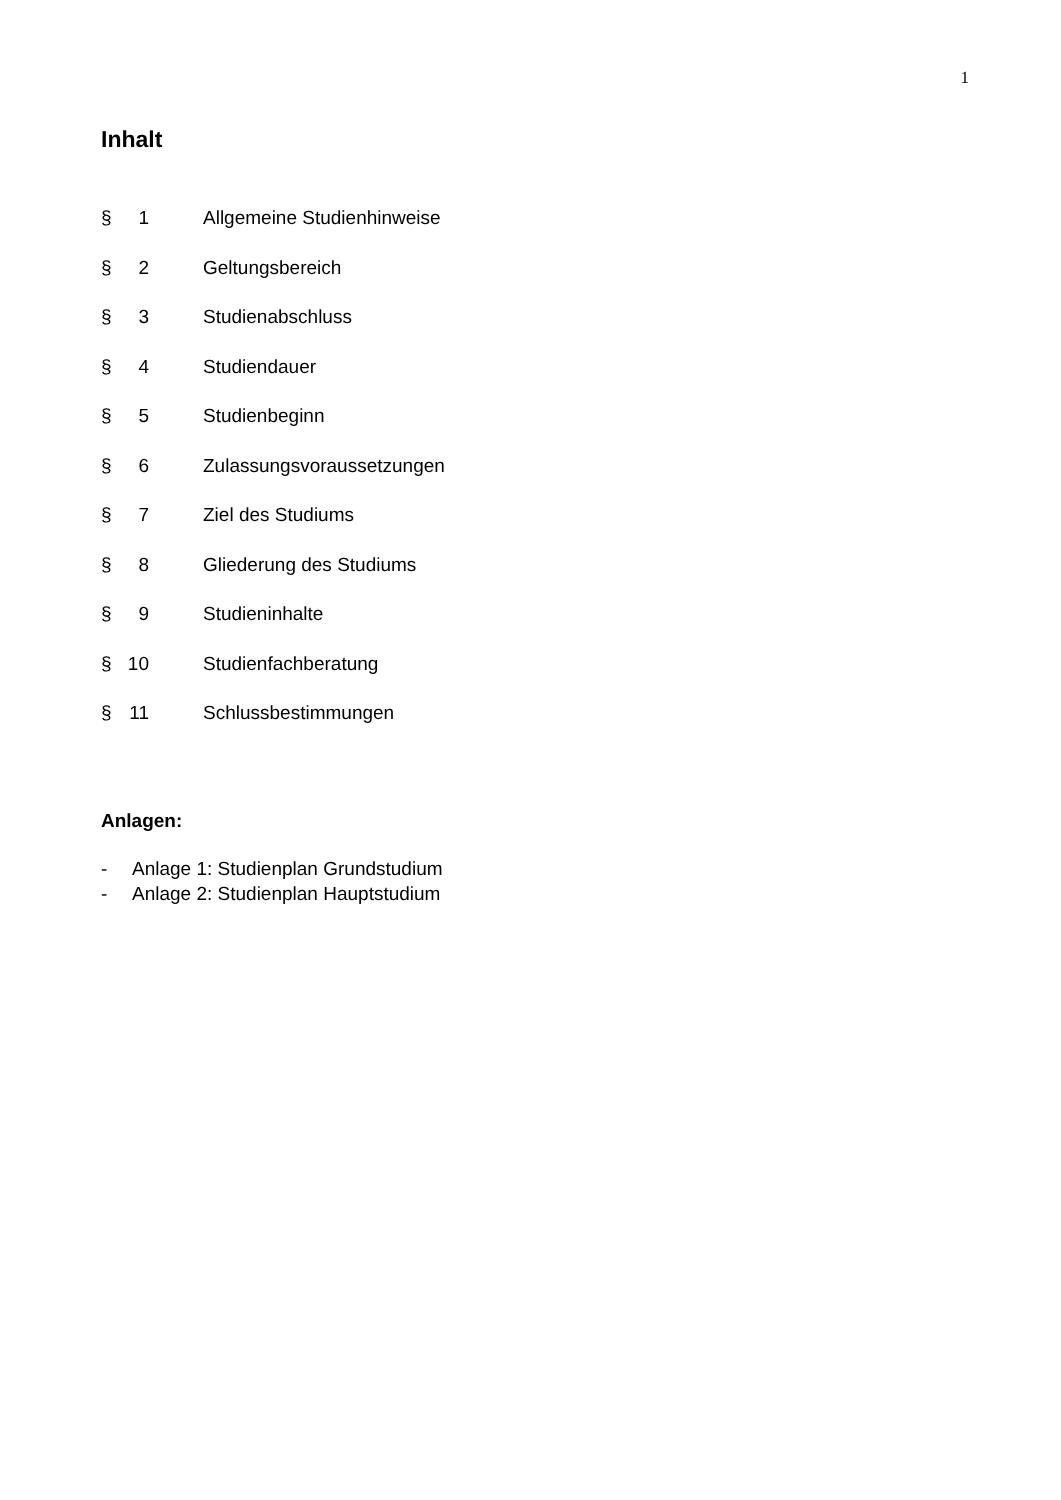1
Inhalt
§ 1 Allgemeine Studienhinweise
§ 2 Geltungsbereich
§ 3 Studienabschluss
§ 4 Studiendauer
§ 5 Studienbeginn
§ 6 Zulassungsvoraussetzungen
§ 7 Ziel des Studiums
§ 8 Gliederung des Studiums
§ 9 Studieninhalte
§ 10 Studienfachberatung
§ 11 Schlussbestimmungen
Anlagen:
- Anlage 1: Studienplan Grundstudium
- Anlage 2: Studienplan Hauptstudium